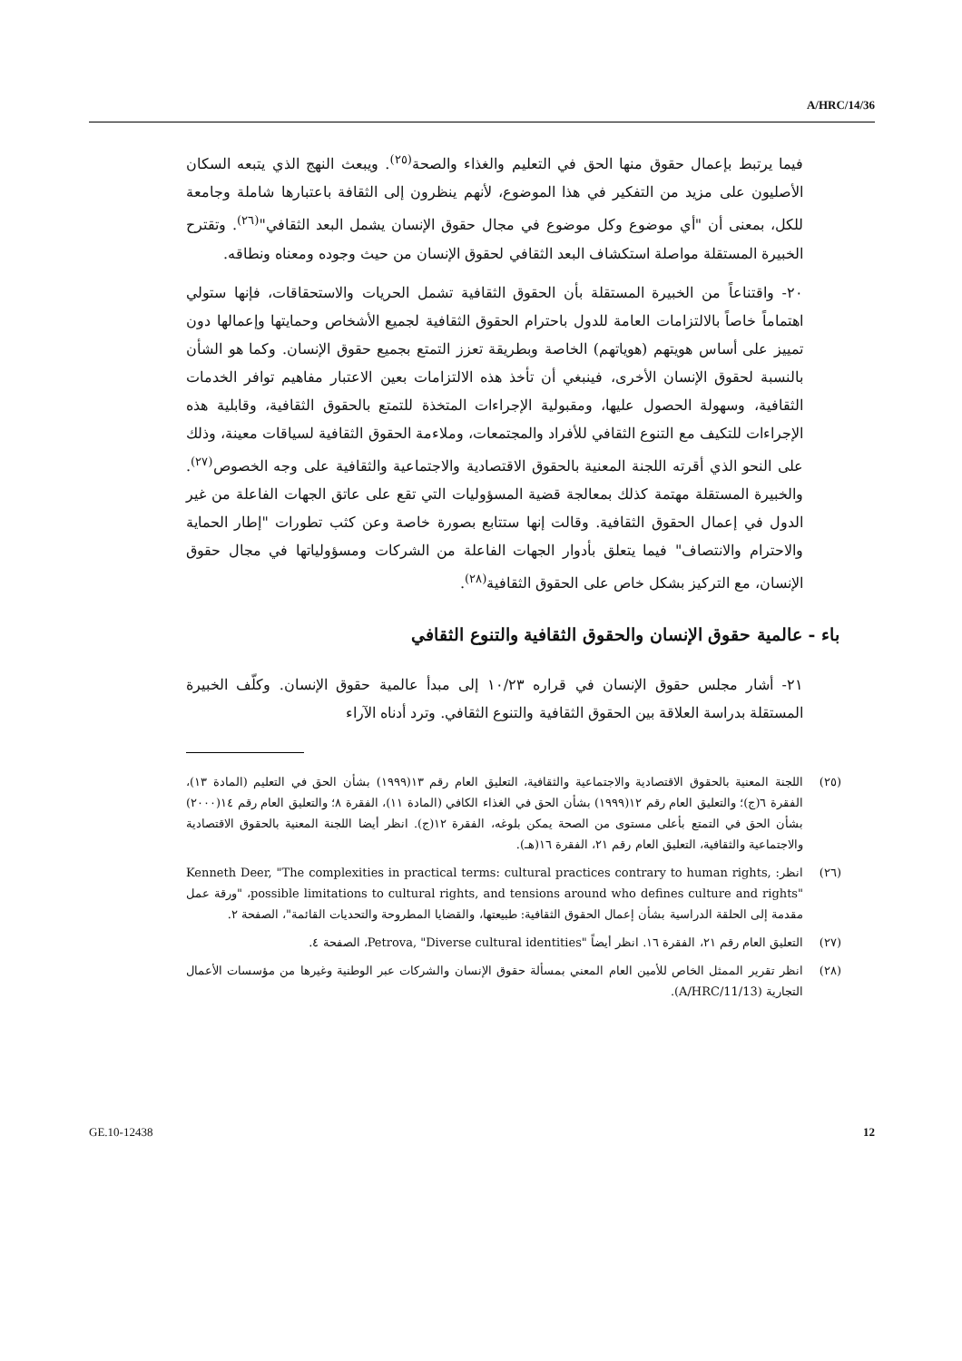A/HRC/14/36
فيما يرتبط بإعمال حقوق منها الحق في التعليم والغذاء والصحة<sup>(٢٥)</sup>. ويبعث النهج الذي يتبعه السكان الأصليون على مزيد من التفكير في هذا الموضوع، لأنهم ينظرون إلى الثقافة باعتبارها شاملة وجامعة للكل، بمعنى أن "أي موضوع وكل موضوع في مجال حقوق الإنسان يشمل البعد الثقافي"<sup>(٢٦)</sup>. وتقترح الخبيرة المستقلة مواصلة استكشاف البعد الثقافي لحقوق الإنسان من حيث وجوده ومعناه ونطاقه.
٢٠- واقتناعاً من الخبيرة المستقلة بأن الحقوق الثقافية تشمل الحريات والاستحقاقات، فإنها ستولي اهتماماً خاصاً بالالتزامات العامة للدول باحترام الحقوق الثقافية لجميع الأشخاص وحمايتها وإعمالها دون تمييز على أساس هويتهم (هوياتهم) الخاصة وبطريقة تعزز التمتع بجميع حقوق الإنسان. وكما هو الشأن بالنسبة لحقوق الإنسان الأخرى، فينبغي أن تأخذ هذه الالتزامات بعين الاعتبار مفاهيم توافر الخدمات الثقافية، وسهولة الحصول عليها، ومقبولية الإجراءات المتخذة للتمتع بالحقوق الثقافية، وقابلية هذه الإجراءات للتكيف مع التنوع الثقافي للأفراد والمجتمعات، وملاءمة الحقوق الثقافية لسياقات معينة، وذلك على النحو الذي أقرته اللجنة المعنية بالحقوق الاقتصادية والاجتماعية والثقافية على وجه الخصوص<sup>(٢٧)</sup>. والخبيرة المستقلة مهتمة كذلك بمعالجة قضية المسؤوليات التي تقع على عاتق الجهات الفاعلة من غير الدول في إعمال الحقوق الثقافية. وقالت إنها ستتابع بصورة خاصة وعن كثب تطورات "إطار الحماية والاحترام والانتصاف" فيما يتعلق بأدوار الجهات الفاعلة من الشركات ومسؤولياتها في مجال حقوق الإنسان، مع التركيز بشكل خاص على الحقوق الثقافية<sup>(٢٨)</sup>.
باء - عالمية حقوق الإنسان والحقوق الثقافية والتنوع الثقافي
٢١- أشار مجلس حقوق الإنسان في قراره ١٠/٢٣ إلى مبدأ عالمية حقوق الإنسان. وكلّف الخبيرة المستقلة بدراسة العلاقة بين الحقوق الثقافية والتنوع الثقافي. وترد أدناه الآراء
(٢٥) اللجنة المعنية بالحقوق الاقتصادية والاجتماعية والثقافية، التعليق العام رقم ١٣(١٩٩٩) بشأن الحق في التعليم (المادة ١٣)، الفقرة ٦(ج)؛ والتعليق العام رقم ١٢(١٩٩٩) بشأن الحق في الغذاء الكافي (المادة ١١)، الفقرة ٨؛ والتعليق العام رقم ١٤(٢٠٠٠) بشأن الحق في التمتع بأعلى مستوى من الصحة يمكن بلوغه، الفقرة ١٢(ج). انظر أيضا اللجنة المعنية بالحقوق الاقتصادية والاجتماعية والثقافية، التعليق العام رقم ٢١، الفقرة ١٦(هـ).
(٢٦) انظر: Kenneth Deer, "The complexities in practical terms: cultural practices contrary to human rights, possible limitations to cultural rights, and tensions around who defines culture and rights"، "ورقة عمل مقدمة إلى الحلقة الدراسية بشأن إعمال الحقوق الثقافية: طبيعتها، والقضايا المطروحة والتحديات القائمة"، الصفحة ٢.
(٢٧) التعليق العام رقم ٢١، الفقرة ١٦. انظر أيضاً Petrova, "Diverse cultural identities"، الصفحة ٤.
(٢٨) انظر تقرير الممثل الخاص للأمين العام المعني بمسألة حقوق الإنسان والشركات عبر الوطنية وغيرها من مؤسسات الأعمال التجارية (A/HRC/11/13).
GE.10-12438 12